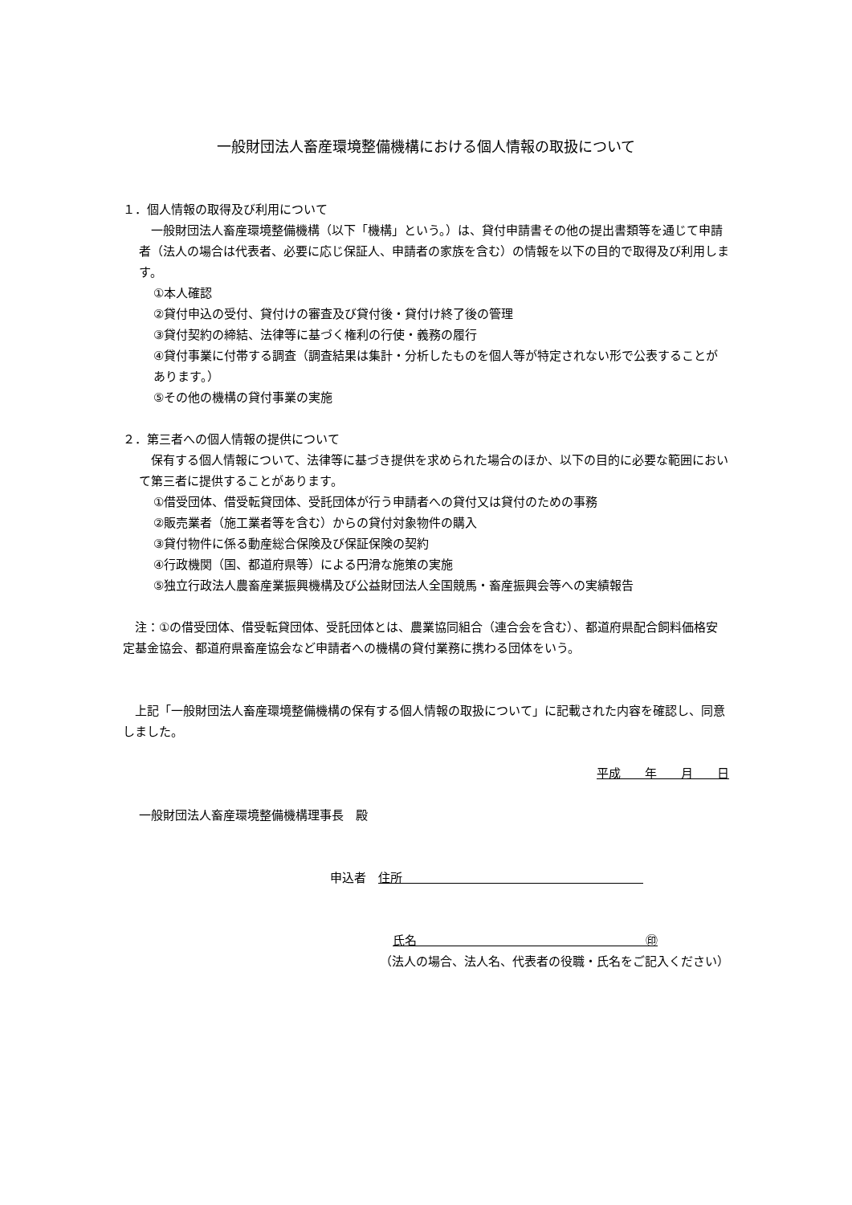一般財団法人畜産環境整備機構における個人情報の取扱について
１．個人情報の取得及び利用について
　一般財団法人畜産環境整備機構（以下「機構」という。）は、貸付申請書その他の提出書類等を通じて申請者（法人の場合は代表者、必要に応じ保証人、申請者の家族を含む）の情報を以下の目的で取得及び利用します。
①本人確認
②貸付申込の受付、貸付けの審査及び貸付後・貸付け終了後の管理
③貸付契約の締結、法律等に基づく権利の行使・義務の履行
④貸付事業に付帯する調査（調査結果は集計・分析したものを個人等が特定されない形で公表することがあります。）
⑤その他の機構の貸付事業の実施
２．第三者への個人情報の提供について
　保有する個人情報について、法律等に基づき提供を求められた場合のほか、以下の目的に必要な範囲において第三者に提供することがあります。
①借受団体、借受転貸団体、受託団体が行う申請者への貸付又は貸付のための事務
②販売業者（施工業者等を含む）からの貸付対象物件の購入
③貸付物件に係る動産総合保険及び保証保険の契約
④行政機関（国、都道府県等）による円滑な施策の実施
⑤独立行政法人農畜産業振興機構及び公益財団法人全国競馬・畜産振興会等への実績報告
　注：①の借受団体、借受転貸団体、受託団体とは、農業協同組合（連合会を含む）、都道府県配合飼料価格安定基金協会、都道府県畜産協会など申請者への機構の貸付業務に携わる団体をいう。
　上記「一般財団法人畜産環境整備機構の保有する個人情報の取扱について」に記載された内容を確認し、同意しました。
平成　　年　　月　　日
一般財団法人畜産環境整備機構理事長　殿
申込者　住所　　　　　　　　　　　　　　　　　　　　
氏名　　　　　　　　　　　　　　　　　　　㊞
（法人の場合、法人名、代表者の役職・氏名をご記入ください）